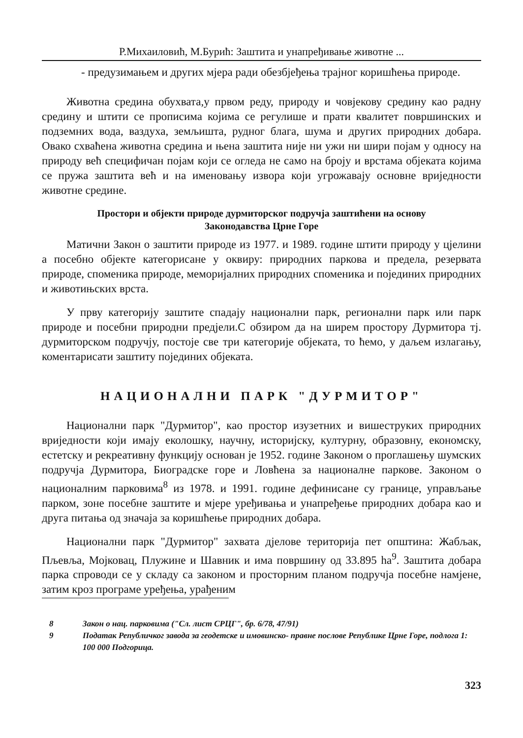Р.Михаиловић, М.Бурић: Заштита и унапређивање животне ...
- предузимањем и других мјера ради обезбјеђења трајног коришћења природе.
Животна средина обухвата,у првом реду, природу и човјекову средину као радну средину и штити се прописима којима се регулише и прати квалитет површинских и подземних вода, ваздуха, земљишта, рудног блага, шума и других природних добара. Овако схваћена животна средина и њена заштита није ни ужи ни шири појам у односу на природу већ специфичан појам који се огледа не само на броју и врстама објеката којима се пружа заштита већ и на именовању извора који угрожавају основне вриједности животне средине.
Простори и објекти природе дурмиторског подручја заштићени на основу
Законодавства Црне Горе
Матични Закон о заштити природе из 1977. и 1989. године штити природу у цјелини а посебно објекте категорисане у оквиру: природних паркова и предела, резервата природе, споменика природе, меморијалних природних споменика и појединих природних и животињских врста.
У прву категорију заштите спадају национални парк, регионални парк или парк природе и посебни природни предјели.С обзиром да на ширем простору Дурмитора тј. дурмиторском подручју, постоје све три категорије објеката, то ћемо, у даљем излагању, коментарисати заштиту појединих објеката.
НАЦИОНАЛНИ ПАРК "ДУРМИТОР"
Национални парк "Дурмитор", као простор изузетних и вишеструких природних вриједности који имају еколошку, научну, историјску, културну, образовну, економску, естетску и рекреативну функцију основан је 1952. године Законом о проглашењу шумских подручја Дурмитора, Биоградске горе и Ловћена за националне паркове. Законом о националним парковима<sup>8</sup> из 1978. и 1991. године дефинисане су границе, управљање парком, зоне посебне заштите и мјере уређивања и унапређење природних добара као и друга питања од значаја за коришћење природних добара.
Национални парк "Дурмитор" захвата дјелове територија пет општина: Жабљак, Пљевља, Мојковац, Плужине и Шавник и има површину од 33.895 ha<sup>9</sup>. Заштита добара парка спроводи се у складу са законом и просторним планом подручја посебне намјене, затим кроз програме уређења, урађеним
8 Закон о нац. парковима ("Сл. лист СРЦГ", бр. 6/78, 47/91)
9 Податак Републичког завода за геодетске и имовинско- правне послове Републике Црне Горе, подлога 1: 100 000 Подгорица.
323